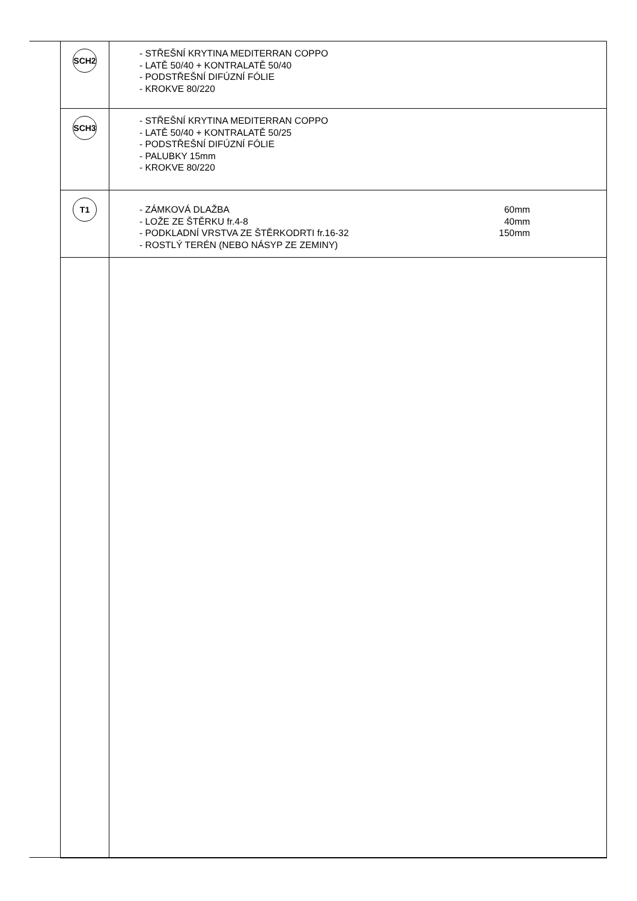| SCH2 | - STŘEŠNÍ KRYTINA MEDITERRAN COPPO - LATĚ 50/40 + KONTRALATĚ 50/40 - PODSTŘEŠNÍ DIFÚZNÍ FÓLIE - KROKVE 80/220 |
| SCH3 | - STŘEŠNÍ KRYTINA MEDITERRAN COPPO - LATĚ 50/40 + KONTRALATĚ 50/25 - PODSTŘEŠNÍ DIFÚZNÍ FÓLIE - PALUBKY 15mm - KROKVE 80/220 |
| T1 | - ZÁMKOVÁ DLAŽBA 60mm - LOŽE ZE ŠTĚRKU fr.4-8 40mm - PODKLADNÍ VRSTVA ZE ŠTĚRKODRTI fr.16-32 150mm - ROSTLÝ TERÉN (NEBO NÁSYP ZE ZEMINY) |